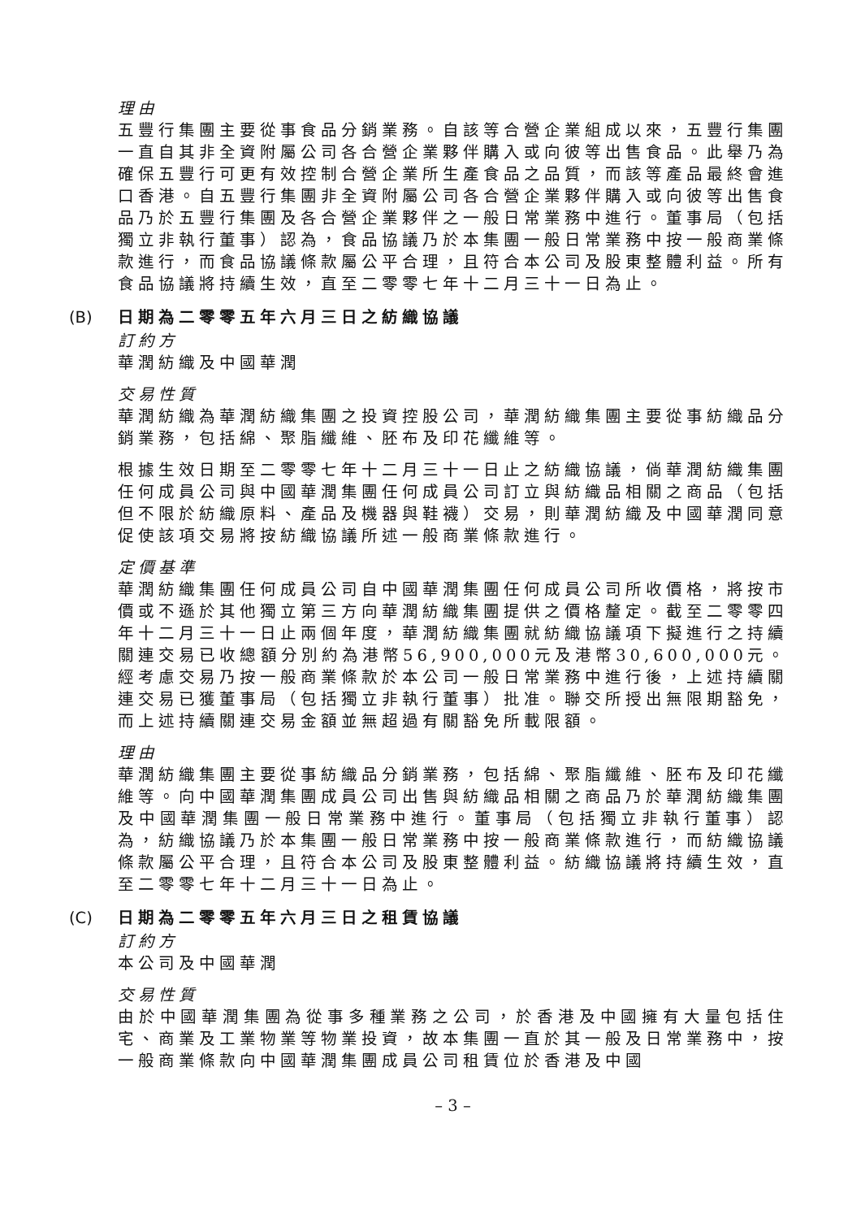理由
五豐行集團主要從事食品分銷業務。自該等合營企業組成以來，五豐行集團一直自其非全資附屬公司各合營企業夥伴購入或向彼等出售食品。此舉乃為確保五豐行可更有效控制合營企業所生產食品之品質，而該等產品最終會進口香港。自五豐行集團非全資附屬公司各合營企業夥伴購入或向彼等出售食品乃於五豐行集團及各合營企業夥伴之一般日常業務中進行。董事局（包括獨立非執行董事）認為，食品協議乃於本集團一般日常業務中按一般商業條款進行，而食品協議條款屬公平合理，且符合本公司及股東整體利益。所有食品協議將持續生效，直至二零零七年十二月三十一日為止。
(B) 日期為二零零五年六月三日之紡織協議
訂約方
華潤紡織及中國華潤
交易性質
華潤紡織為華潤紡織集團之投資控股公司，華潤紡織集團主要從事紡織品分銷業務，包括綿、聚脂纖維、胚布及印花纖維等。
根據生效日期至二零零七年十二月三十一日止之紡織協議，倘華潤紡織集團任何成員公司與中國華潤集團任何成員公司訂立與紡織品相關之商品（包括但不限於紡織原料、產品及機器與鞋襪）交易，則華潤紡織及中國華潤同意促使該項交易將按紡織協議所述一般商業條款進行。
定價基準
華潤紡織集團任何成員公司自中國華潤集團任何成員公司所收價格，將按市價或不遜於其他獨立第三方向華潤紡織集團提供之價格釐定。截至二零零四年十二月三十一日止兩個年度，華潤紡織集團就紡織協議項下擬進行之持續關連交易已收總額分別約為港幣56,900,000元及港幣30,600,000元。經考慮交易乃按一般商業條款於本公司一般日常業務中進行後，上述持續關連交易已獲董事局（包括獨立非執行董事）批准。聯交所授出無限期豁免，而上述持續關連交易金額並無超過有關豁免所載限額。
理由
華潤紡織集團主要從事紡織品分銷業務，包括綿、聚脂纖維、胚布及印花纖維等。向中國華潤集團成員公司出售與紡織品相關之商品乃於華潤紡織集團及中國華潤集團一般日常業務中進行。董事局（包括獨立非執行董事）認為，紡織協議乃於本集團一般日常業務中按一般商業條款進行，而紡織協議條款屬公平合理，且符合本公司及股東整體利益。紡織協議將持續生效，直至二零零七年十二月三十一日為止。
(C) 日期為二零零五年六月三日之租賃協議
訂約方
本公司及中國華潤
交易性質
由於中國華潤集團為從事多種業務之公司，於香港及中國擁有大量包括住宅、商業及工業物業等物業投資，故本集團一直於其一般及日常業務中，按一般商業條款向中國華潤集團成員公司租賃位於香港及中國
– 3 –